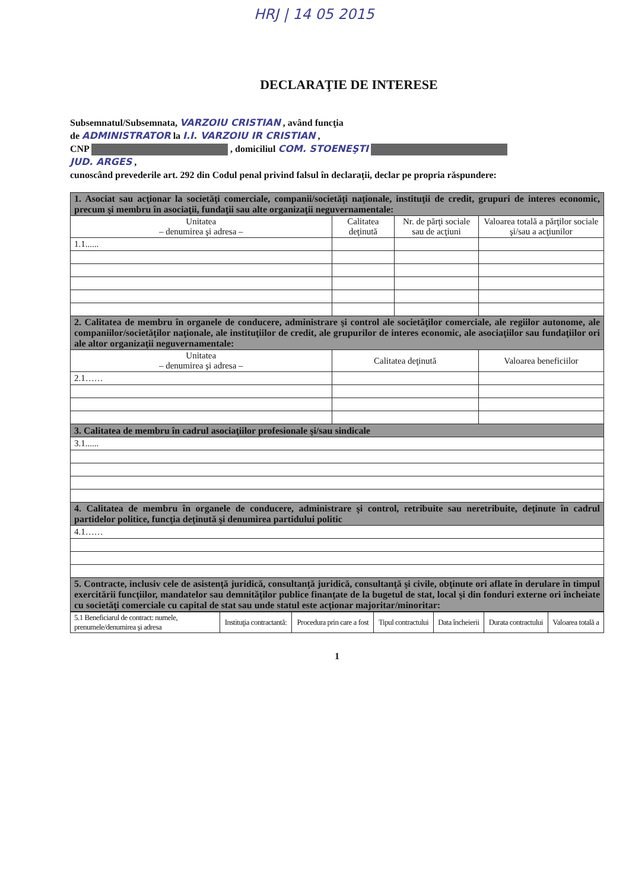HRJ | 14 05 2015
DECLARAŢIE DE INTERESE
Subsemnatul/Subsemnata, VARZOIU CRISTIAN , având funcţia
de ADMINISTRATOR la I.I. VARZOIU IR CRISTIAN ,
CNP , domiciliul COM. STOENEŞTI
JUD. ARGES ,
cunoscând prevederile art. 292 din Codul penal privind falsul în declaraţii, declar pe propria răspundere:
| 1. Asociat sau acţionar la societăţi comerciale, companii/societăţi naţionale, instituţii de credit, grupuri de interes economic, precum şi membru în asociaţii, fundaţii sau alte organizaţii neguvernamentale: | | | |
| Unitatea – denumirea şi adresa – | Calitatea deţinută | Nr. de părţi sociale sau de acţiuni | Valoarea totală a părţilor sociale şi/sau a acţiunilor |
| 1.1...... | | | |
| 2. Calitatea de membru în organele de conducere, administrare şi control ale societăţilor comerciale, ale regiilor autonome, ale companiilor/societăţilor naţionale, ale instituţiilor de credit, ale grupurilor de interes economic, ale asociaţiilor sau fundaţiilor ori ale altor organizaţii neguvernamentale: | | | |
| Unitatea – denumirea şi adresa – | Calitatea deţinută | | Valoarea beneficiilor |
| 2.1…… | | | |
| 3. Calitatea de membru în cadrul asociaţiilor profesionale şi/sau sindicale | | | |
| 3.1...... | | | |
| 4. Calitatea de membru în organele de conducere, administrare şi control, retribuite sau neretribuite, deţinute în cadrul partidelor politice, funcţia deţinută şi denumirea partidului politic | | | |
| 4.1…… | | | |
| 5. Contracte, inclusiv cele de asistenţă juridică, consultanţă juridică, consultanţă şi civile, obţinute ori aflate în derulare în timpul exercitării funcţiilor, mandatelor sau demnităţilor publice finanţate de la bugetul de stat, local şi din fonduri externe ori încheiate cu societăţi comerciale cu capital de stat sau unde statul este acţionar majoritar/minoritar: | | | |
| 5.1 Beneficiarul de contract: numele, prenumele/denumirea şi adresa | Instituţia contractantă: | Procedura prin care a fost | Tipul contractului | Data încheierii | Durata contractului | Valoarea totală a |
1